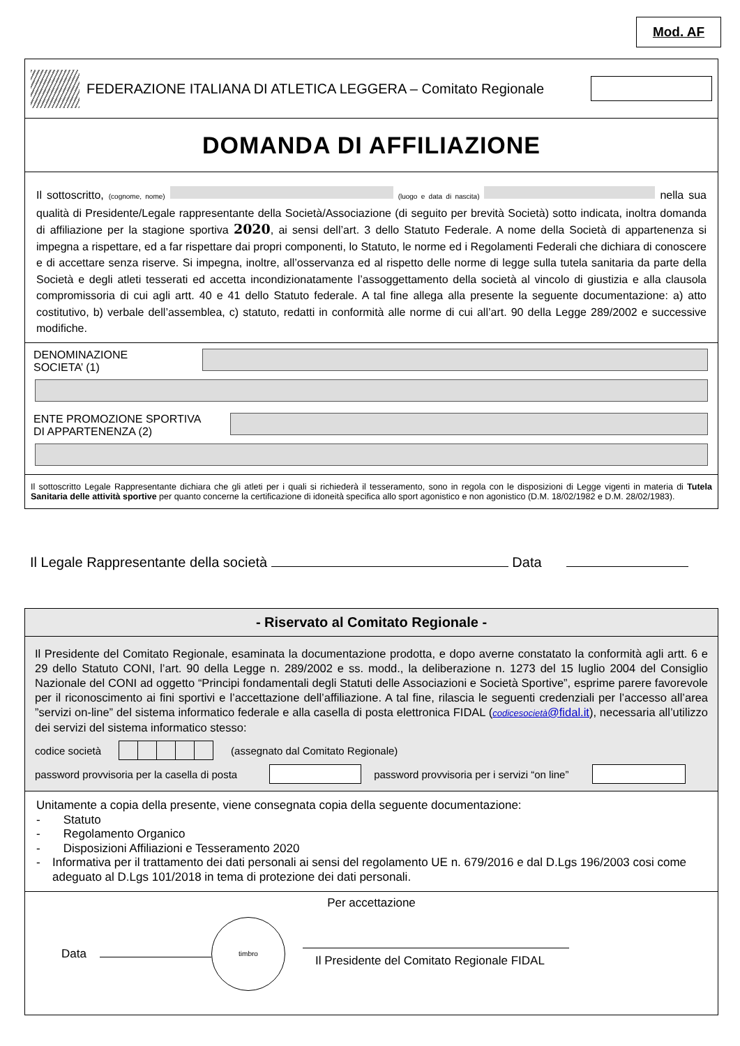Mod. AF
FEDERAZIONE ITALIANA DI ATLETICA LEGGERA – Comitato Regionale
DOMANDA DI AFFILIAZIONE
Il sottoscritto, (cognome, nome) (luogo e data di nascita) nella sua qualità di Presidente/Legale rappresentante della Società/Associazione (di seguito per brevità Società) sotto indicata, inoltra domanda di affiliazione per la stagione sportiva 2020, ai sensi dell’art. 3 dello Statuto Federale. A nome della Società di appartenenza si impegna a rispettare, ed a far rispettare dai propri componenti, lo Statuto, le norme ed i Regolamenti Federali che dichiara di conoscere e di accettare senza riserve. Si impegna, inoltre, all’osservanza ed al rispetto delle norme di legge sulla tutela sanitaria da parte della Società e degli atleti tesserati ed accetta incondizionatamente l’assoggettamento della società al vincolo di giustizia e alla clausola compromissoria di cui agli artt. 40 e 41 dello Statuto federale. A tal fine allega alla presente la seguente documentazione: a) atto costitutivo, b) verbale dell’assemblea, c) statuto, redatti in conformità alle norme di cui all’art. 90 della Legge 289/2002 e successive modifiche.
DENOMINAZIONE
SOCIETA’ (1)
ENTE PROMOZIONE SPORTIVA
DI APPARTENENZA (2)
Il sottoscritto Legale Rappresentante dichiara che gli atleti per i quali si richiederà il tesseramento, sono in regola con le disposizioni di Legge vigenti in materia di Tutela Sanitaria delle attività sportive per quanto concerne la certificazione di idoneità specifica allo sport agonistico e non agonistico (D.M. 18/02/1982 e D.M. 28/02/1983).
Il Legale Rappresentante della società Data
- Riservato al Comitato Regionale -
Il Presidente del Comitato Regionale, esaminata la documentazione prodotta, e dopo averne constatato la conformità agli artt. 6 e 29 dello Statuto CONI, l’art. 90 della Legge n. 289/2002 e ss. modd., la deliberazione n. 1273 del 15 luglio 2004 del Consiglio Nazionale del CONI ad oggetto “Principi fondamentali degli Statuti delle Associazioni e Società Sportive”, esprime parere favorevole per il riconoscimento ai fini sportivi e l’accettazione dell’affiliazione. A tal fine, rilascia le seguenti credenziali per l’accesso all’area ”servizi on-line” del sistema informatico federale e alla casella di posta elettronica FIDAL (codicesocietà@fidal.it), necessaria all’utilizzo dei servizi del sistema informatico stesso:
codice società
(assegnato dal Comitato Regionale)
password provvisoria per la casella di posta
password provvisoria per i servizi “on line”
Unitamente a copia della presente, viene consegnata copia della seguente documentazione:
- Statuto
- Regolamento Organico
- Disposizioni Affiliazioni e Tesseramento 2020
- Informativa per il trattamento dei dati personali ai sensi del regolamento UE n. 679/2016 e dal D.Lgs 196/2003 cosi come adeguato al D.Lgs 101/2018 in tema di protezione dei dati personali.
Per accettazione
Data
timbro
Il Presidente del Comitato Regionale FIDAL